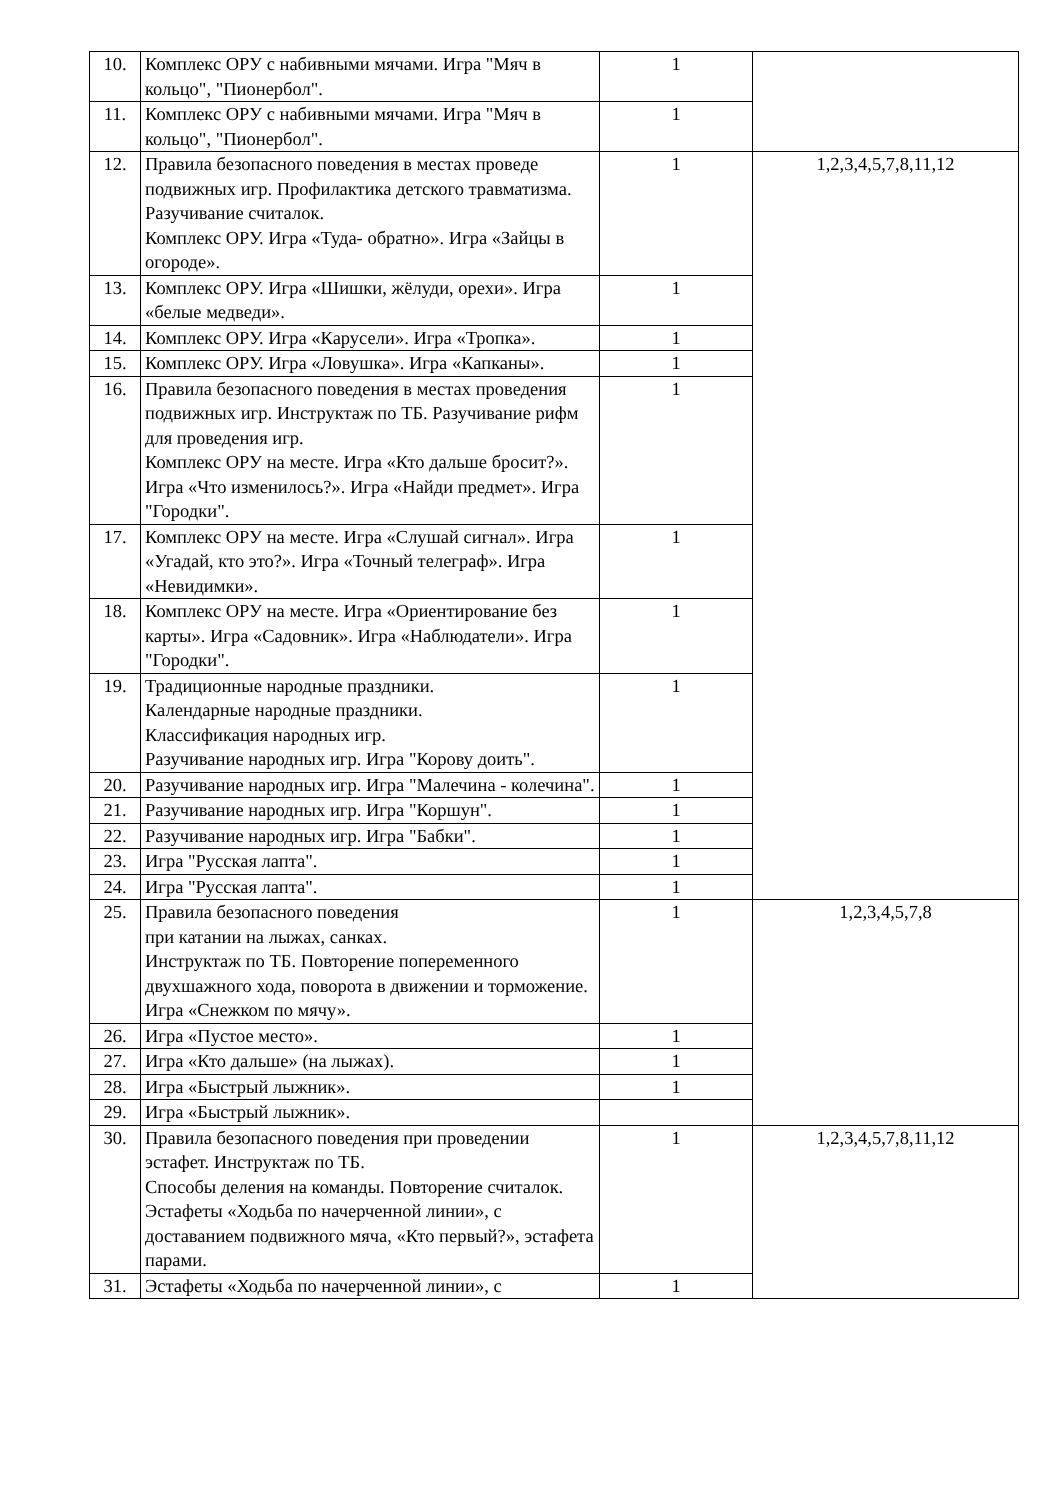| 10. | Комплекс ОРУ с набивными мячами. Игра "Мяч в кольцо", "Пионербол". | 1 | |
| 11. | Комплекс ОРУ с набивными мячами. Игра "Мяч в кольцо", "Пионербол". | 1 | |
| 12. | Правила безопасного поведения в местах проведе подвижных игр. Профилактика детского травматизма. Разучивание считалок. Комплекс ОРУ. Игра «Туда- обратно». Игра «Зайцы в огороде». | 1 | 1,2,3,4,5,7,8,11,12 |
| 13. | Комплекс ОРУ. Игра «Шишки, жёлуди, орехи». Игра «белые медведи». | 1 | |
| 14. | Комплекс ОРУ. Игра «Карусели». Игра «Тропка». | 1 | |
| 15. | Комплекс ОРУ. Игра «Ловушка». Игра «Капканы». | 1 | |
| 16. | Правила безопасного поведения в местах проведения подвижных игр. Инструктаж по ТБ. Разучивание рифм для проведения игр. Комплекс ОРУ на месте. Игра «Кто дальше бросит?». Игра «Что изменилось?». Игра «Найди предмет». Игра "Городки". | 1 | |
| 17. | Комплекс ОРУ на месте. Игра «Слушай сигнал». Игра «Угадай, кто это?». Игра «Точный телеграф». Игра «Невидимки». | 1 | |
| 18. | Комплекс ОРУ на месте. Игра «Ориентирование без карты». Игра «Садовник». Игра «Наблюдатели». Игра "Городки". | 1 | |
| 19. | Традиционные народные праздники. Календарные народные праздники. Классификация народных игр. Разучивание народных игр. Игра "Корову доить". | 1 | |
| 20. | Разучивание народных игр. Игра "Малечина - колечина". | 1 | |
| 21. | Разучивание народных игр. Игра "Коршун". | 1 | |
| 22. | Разучивание народных игр. Игра "Бабки". | 1 | |
| 23. | Игра "Русская лапта". | 1 | |
| 24. | Игра "Русская лапта". | 1 | |
| 25. | Правила безопасного поведения при катании на лыжах, санках. Инструктаж по ТБ. Повторение попеременного двухшажного хода, поворота в движении и торможение. Игра «Снежком по мячу». | 1 | 1,2,3,4,5,7,8 |
| 26. | Игра «Пустое место». | 1 | |
| 27. | Игра «Кто дальше» (на лыжах). | 1 | |
| 28. | Игра «Быстрый лыжник». | 1 | |
| 29. | Игра «Быстрый лыжник». | | |
| 30. | Правила безопасного поведения при проведении эстафет. Инструктаж по ТБ. Способы деления на команды. Повторение считалок. Эстафеты «Ходьба по начерченной линии», с доставанием подвижного мяча, «Кто первый?», эстафета парами. | 1 | 1,2,3,4,5,7,8,11,12 |
| 31. | Эстафеты «Ходьба по начерченной линии», с | 1 | |